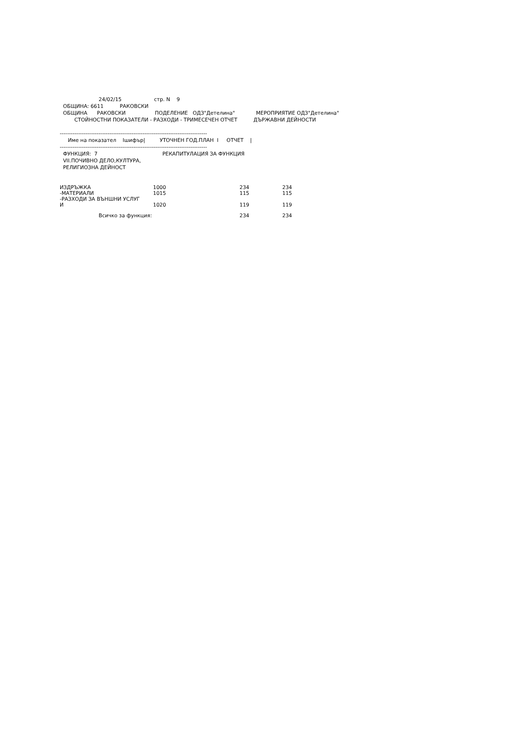24/02/15 стр. N 9
ОБЩИНА: 6611 РАКОВСКИ
ОБЩИНА РАКОВСКИ ПОДЕЛЕНИЕ ОДЗ"Детелина" МЕРОПРИЯТИЕ ОДЗ"Детелина"
СТОЙНОСТНИ ПОКАЗАТЕЛИ - РАЗХОДИ - ТРИМЕСЕЧЕН ОТЧЕТ ДЪРЖАВНИ ДЕЙНОСТИ
--------------------------------------------------------------------------------
Име на показател Iшифър| УТОЧНЕН ГОД.ПЛАН I ОТЧЕТ |
--------------------------------------------------------------------------------
ФУНКЦИЯ: 7 РЕКАПИТУЛАЦИЯ ЗА ФУНКЦИЯ
VII.ПОЧИВНО ДЕЛО,КУЛТУРА,
РЕЛИГИОЗНА ДЕЙНОСТ
| ИЗДРЪЖКА | 1000 | 234 | 234 |
| -МАТЕРИАЛИ | 1015 | 115 | 115 |
| -РАЗХОДИ ЗА ВЪНШНИ УСЛУГ И | 1020 | 119 | 119 |
| Всичко за функция: | | 234 | 234 |